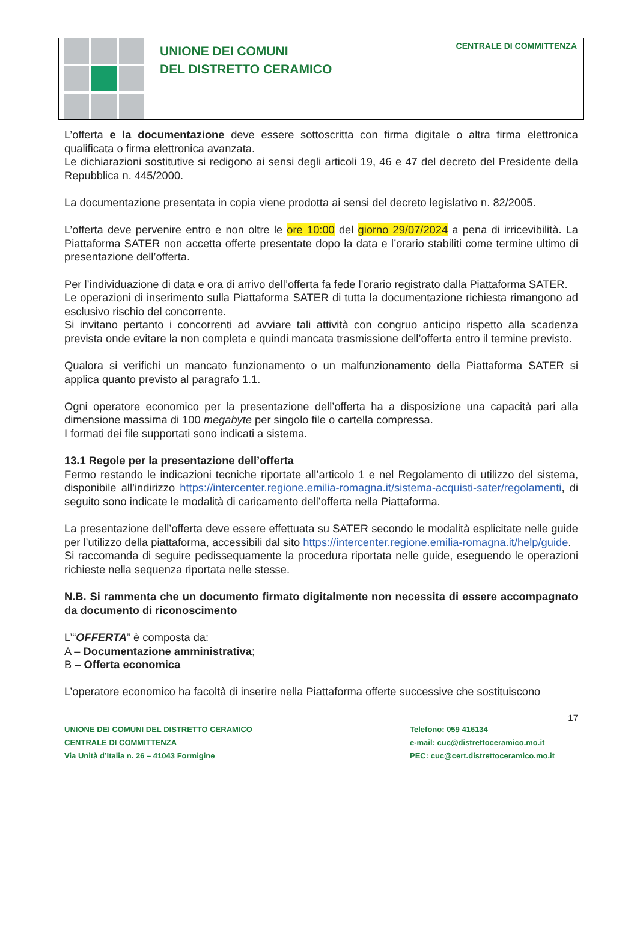UNIONE DEI COMUNI
DEL DISTRETTO CERAMICO
CENTRALE DI COMMITTENZA
L’offerta e la documentazione deve essere sottoscritta con firma digitale o altra firma elettronica qualificata o firma elettronica avanzata.
Le dichiarazioni sostitutive si redigono ai sensi degli articoli 19, 46 e 47 del decreto del Presidente della Repubblica n. 445/2000.
La documentazione presentata in copia viene prodotta ai sensi del decreto legislativo n. 82/2005.
L’offerta deve pervenire entro e non oltre le ore 10:00 del giorno 29/07/2024 a pena di irricevibilità. La Piattaforma SATER non accetta offerte presentate dopo la data e l’orario stabiliti come termine ultimo di presentazione dell’offerta.
Per l’individuazione di data e ora di arrivo dell’offerta fa fede l’orario registrato dalla Piattaforma SATER.
Le operazioni di inserimento sulla Piattaforma SATER di tutta la documentazione richiesta rimangono ad esclusivo rischio del concorrente.
Si invitano pertanto i concorrenti ad avviare tali attività con congruo anticipo rispetto alla scadenza prevista onde evitare la non completa e quindi mancata trasmissione dell’offerta entro il termine previsto.
Qualora si verifichi un mancato funzionamento o un malfunzionamento della Piattaforma SATER si applica quanto previsto al paragrafo 1.1.
Ogni operatore economico per la presentazione dell’offerta ha a disposizione una capacità pari alla dimensione massima di 100 megabyte per singolo file o cartella compressa.
I formati dei file supportati sono indicati a sistema.
13.1 Regole per la presentazione dell’offerta
Fermo restando le indicazioni tecniche riportate all’articolo 1 e nel Regolamento di utilizzo del sistema, disponibile all’indirizzo https://intercenter.regione.emilia-romagna.it/sistema-acquisti-sater/regolamenti, di seguito sono indicate le modalità di caricamento dell’offerta nella Piattaforma.
La presentazione dell’offerta deve essere effettuata su SATER secondo le modalità esplicitate nelle guide per l’utilizzo della piattaforma, accessibili dal sito https://intercenter.regione.emilia-romagna.it/help/guide.
Si raccomanda di seguire pedissequamente la procedura riportata nelle guide, eseguendo le operazioni richieste nella sequenza riportata nelle stesse.
N.B. Si rammenta che un documento firmato digitalmente non necessita di essere accompagnato da documento di riconoscimento
L’“OFFERTA” è composta da:
A – Documentazione amministrativa;
B – Offerta economica
L’operatore economico ha facoltà di inserire nella Piattaforma offerte successive che sostituiscono
17
UNIONE DEI COMUNI DEL DISTRETTO CERAMICO
CENTRALE DI COMMITTENZA
Via Unità d’Italia n. 26 – 41043 Formigine
Telefono: 059 416134
e-mail: cuc@distrettoceramico.mo.it
PEC: cuc@cert.distrettoceramico.mo.it